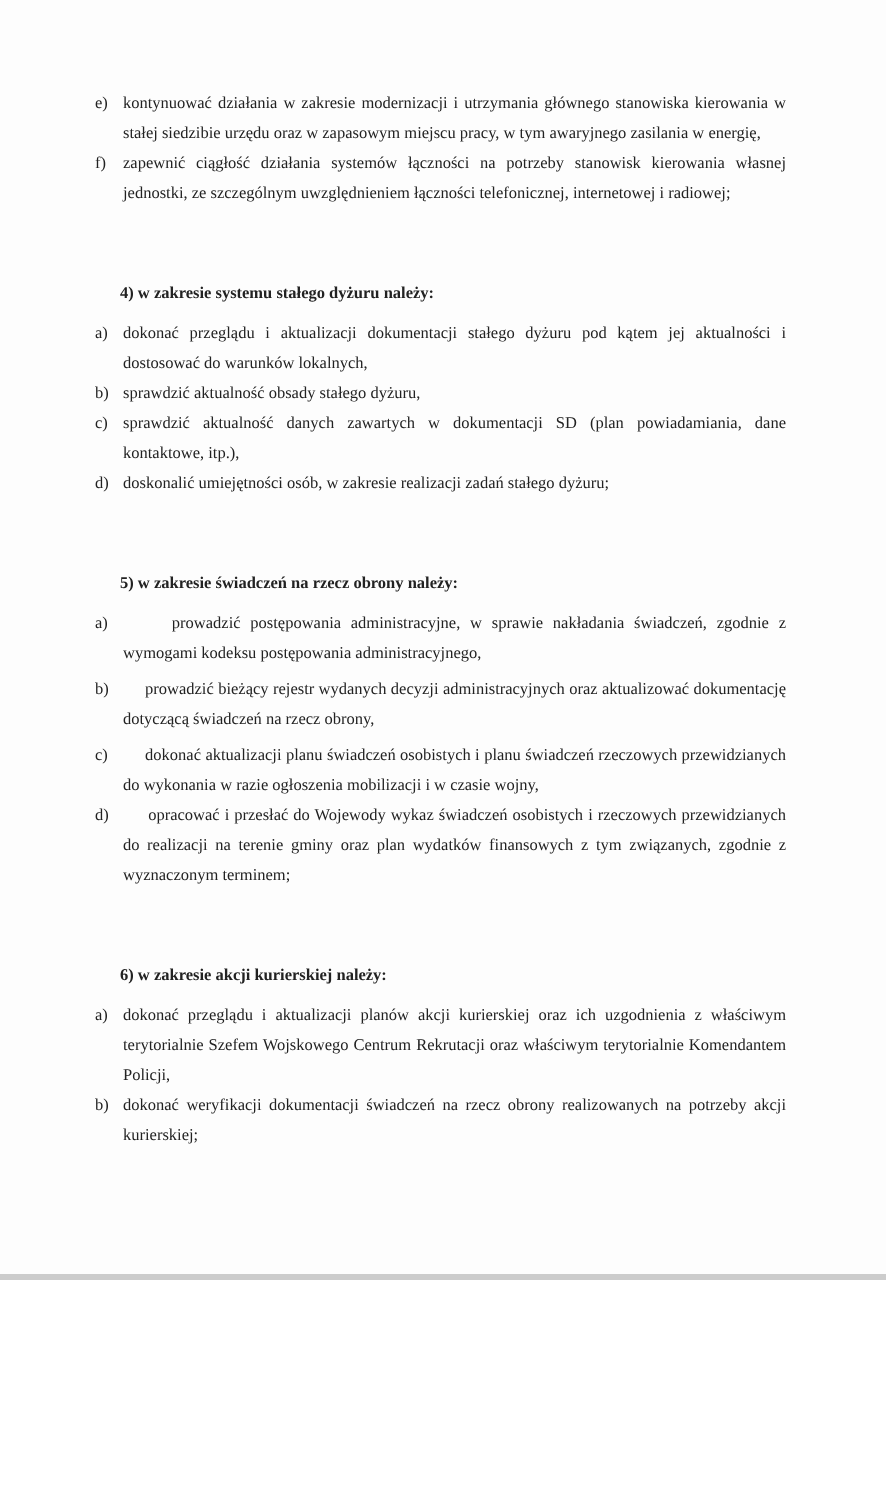e) kontynuować działania w zakresie modernizacji i utrzymania głównego stanowiska kierowania w stałej siedzibie urzędu oraz w zapasowym miejscu pracy, w tym awaryjnego zasilania w energię,
f) zapewnić ciągłość działania systemów łączności na potrzeby stanowisk kierowania własnej jednostki, ze szczególnym uwzględnieniem łączności telefonicznej, internetowej i radiowej;
4) w zakresie systemu stałego dyżuru należy:
a) dokonać przeglądu i aktualizacji dokumentacji stałego dyżuru pod kątem jej aktualności i dostosować do warunków lokalnych,
b) sprawdzić aktualność obsady stałego dyżuru,
c) sprawdzić aktualność danych zawartych w dokumentacji SD (plan powiadamiania, dane kontaktowe, itp.),
d) doskonalić umiejętności osób, w zakresie realizacji zadań stałego dyżuru;
5) w zakresie świadczeń na rzecz obrony należy:
a) prowadzić postępowania administracyjne, w sprawie nakładania świadczeń, zgodnie z wymogami kodeksu postępowania administracyjnego,
b) prowadzić bieżący rejestr wydanych decyzji administracyjnych oraz aktualizować dokumentację dotyczącą świadczeń na rzecz obrony,
c) dokonać aktualizacji planu świadczeń osobistych i planu świadczeń rzeczowych przewidzianych do wykonania w razie ogłoszenia mobilizacji i w czasie wojny,
d) opracować i przesłać do Wojewody wykaz świadczeń osobistych i rzeczowych przewidzianych do realizacji na terenie gminy oraz plan wydatków finansowych z tym związanych, zgodnie z wyznaczonym terminem;
6) w zakresie akcji kurierskiej należy:
a) dokonać przeglądu i aktualizacji planów akcji kurierskiej oraz ich uzgodnienia z właściwym terytorialnie Szefem Wojskowego Centrum Rekrutacji oraz właściwym terytorialnie Komendantem Policji,
b) dokonać weryfikacji dokumentacji świadczeń na rzecz obrony realizowanych na potrzeby akcji kurierskiej;